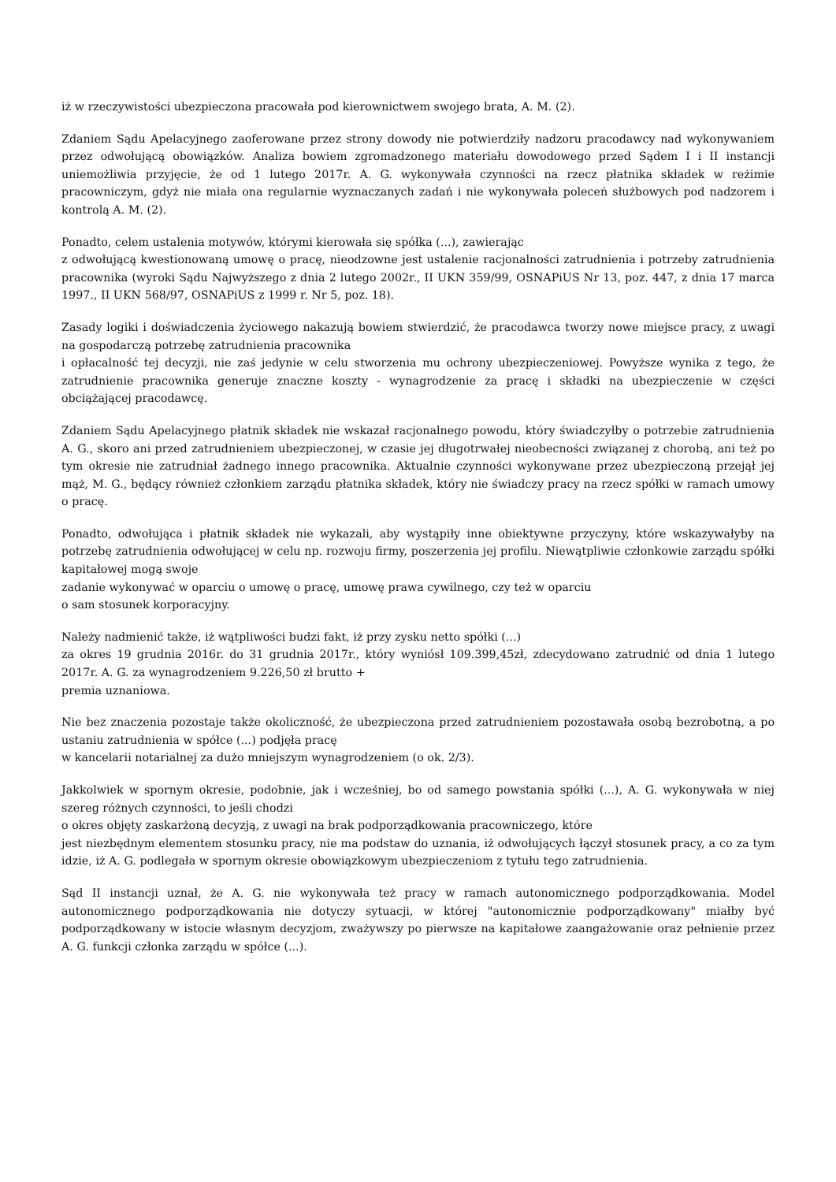iż w rzeczywistości ubezpieczona pracowała pod kierownictwem swojego brata, A. M. (2).
Zdaniem Sądu Apelacyjnego zaoferowane przez strony dowody nie potwierdziły nadzoru pracodawcy nad wykonywaniem przez odwołującą obowiązków. Analiza bowiem zgromadzonego materiału dowodowego przed Sądem I i II instancji uniemożliwia przyjęcie, że od 1 lutego 2017r. A. G. wykonywała czynności na rzecz płatnika składek w reżimie pracowniczym, gdyż nie miała ona regularnie wyznaczanych zadań i nie wykonywała poleceń służbowych pod nadzorem i kontrolą A. M. (2).
Ponadto, celem ustalenia motywów, którymi kierowała się spółka (...), zawierając
z odwołującą kwestionowaną umowę o pracę, nieodzowne jest ustalenie racjonalności zatrudnienia i potrzeby zatrudnienia pracownika (wyroki Sądu Najwyższego z dnia 2 lutego 2002r., II UKN 359/99, OSNAPiUS Nr 13, poz. 447, z dnia 17 marca 1997., II UKN 568/97, OSNAPiUS z 1999 r. Nr 5, poz. 18).
Zasady logiki i doświadczenia życiowego nakazują bowiem stwierdzić, że pracodawca tworzy nowe miejsce pracy, z uwagi na gospodarczą potrzebę zatrudnienia pracownika
i opłacalność tej decyzji, nie zaś jedynie w celu stworzenia mu ochrony ubezpieczeniowej. Powyższe wynika z tego, że zatrudnienie pracownika generuje znaczne koszty - wynagrodzenie za pracę i składki na ubezpieczenie w części obciążającej pracodawcę.
Zdaniem Sądu Apelacyjnego płatnik składek nie wskazał racjonalnego powodu, który świadczyłby o potrzebie zatrudnienia A. G., skoro ani przed zatrudnieniem ubezpieczonej, w czasie jej długotrwałej nieobecności związanej z chorobą, ani też po tym okresie nie zatrudniał żadnego innego pracownika. Aktualnie czynności wykonywane przez ubezpieczoną przejął jej mąż, M. G., będący również członkiem zarządu płatnika składek, który nie świadczy pracy na rzecz spółki w ramach umowy o pracę.
Ponadto, odwołująca i płatnik składek nie wykazali, aby wystąpiły inne obiektywne przyczyny, które wskazywałyby na potrzebę zatrudnienia odwołującej w celu np. rozwoju firmy, poszerzenia jej profilu. Niewątpliwie członkowie zarządu spółki kapitałowej mogą swoje
zadanie wykonywać w oparciu o umowę o pracę, umowę prawa cywilnego, czy też w oparciu
o sam stosunek korporacyjny.
Należy nadmienić także, iż wątpliwości budzi fakt, iż przy zysku netto spółki (...)
za okres 19 grudnia 2016r. do 31 grudnia 2017r., który wyniósł 109.399,45zł, zdecydowano zatrudnić od dnia 1 lutego 2017r. A. G. za wynagrodzeniem 9.226,50 zł brutto +
premia uznaniowa.
Nie bez znaczenia pozostaje także okoliczność, że ubezpieczona przed zatrudnieniem pozostawała osobą bezrobotną, a po ustaniu zatrudnienia w spółce (...) podjęła pracę
w kancelarii notarialnej za dużo mniejszym wynagrodzeniem (o ok. 2/3).
Jakkolwiek w spornym okresie, podobnie, jak i wcześniej, bo od samego powstania spółki (...), A. G. wykonywała w niej szereg różnych czynności, to jeśli chodzi
o okres objęty zaskarżoną decyzją, z uwagi na brak podporządkowania pracowniczego, które
jest niezbędnym elementem stosunku pracy, nie ma podstaw do uznania, iż odwołujących łączył stosunek pracy, a co za tym idzie, iż A. G. podlegała w spornym okresie obowiązkowym ubezpieczeniom z tytułu tego zatrudnienia.
Sąd II instancji uznał, że A. G. nie wykonywała też pracy w ramach autonomicznego podporządkowania. Model autonomicznego podporządkowania nie dotyczy sytuacji, w której "autonomicznie podporządkowany" miałby być podporządkowany w istocie własnym decyzjom, zważywszy po pierwsze na kapitałowe zaangażowanie oraz pełnienie przez A. G. funkcji członka zarządu w spółce (...).